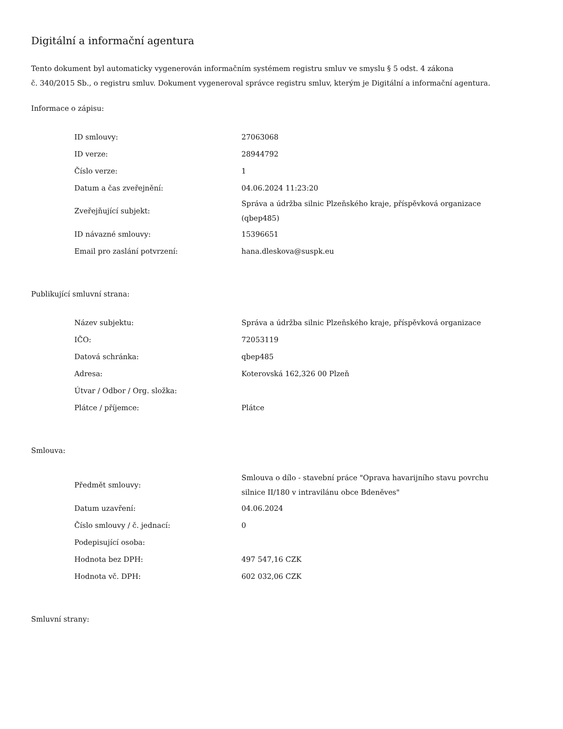Digitální a informační agentura
Tento dokument byl automaticky vygenerován informačním systémem registru smluv ve smyslu § 5 odst. 4 zákona
č. 340/2015 Sb., o registru smluv. Dokument vygeneroval správce registru smluv, kterým je Digitální a informační agentura.
Informace o zápisu:
| ID smlouvy: | 27063068 |
| ID verze: | 28944792 |
| Číslo verze: | 1 |
| Datum a čas zveřejnění: | 04.06.2024 11:23:20 |
| Zveřejňující subjekt: | Správa a údržba silnic Plzeňského kraje, příspěvková organizace (qbep485) |
| ID návazné smlouvy: | 15396651 |
| Email pro zaslání potvrzení: | hana.dleskova@suspk.eu |
Publikující smluvní strana:
| Název subjektu: | Správa a údržba silnic Plzeňského kraje, příspěvková organizace |
| IČO: | 72053119 |
| Datová schránka: | qbep485 |
| Adresa: | Koterovská 162,326 00 Plzeň |
| Útvar / Odbor / Org. složka: | |
| Plátce / příjemce: | Plátce |
Smlouva:
| Předmět smlouvy: | Smlouva o dílo - stavební práce "Oprava havarijního stavu povrchu silnice II/180 v intravilánu obce Bdeněves" |
| Datum uzavření: | 04.06.2024 |
| Číslo smlouvy / č. jednací: | 0 |
| Podepisující osoba: | |
| Hodnota bez DPH: | 497 547,16 CZK |
| Hodnota vč. DPH: | 602 032,06 CZK |
Smluvní strany: